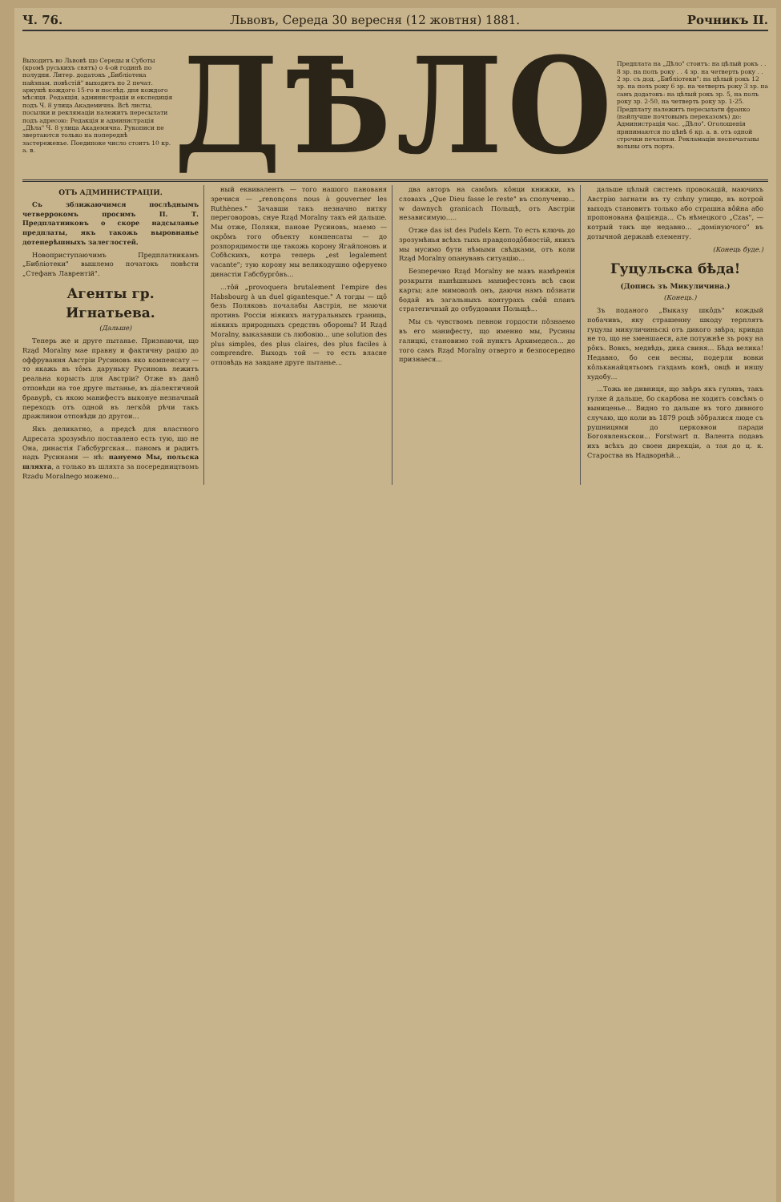Ч. 76. Львовъ, Середа 30 вересня (12 жовтня) 1881. Рочникъ II.
Выходитъ во Львовѣ що Середы и Суботы (кромѣ руськихъ святъ) о 4-ой годинѣ по полудни. Литер. додатокъ „Библіотека найзнам. повѣстій" выходитъ по 2 печат. аркушѣ кождого 15-го и послѣд. дня кождого мѣсяця. Редакція, администрація и експедиція подъ Ч. 8 улица Академична. Всѣ листы, посылки и реклямаціи належитъ пересылати подъ адресою: Редакція и администрація „Дѣла" Ч. 8 улица Академична. Рукописи не звертаются только на попереднѣ застереженье. Поединоке число стоитъ 10 кр. а. в.
ДѢЛО
Предплата на „Дѣло" стоитъ: на цѣлый рокъ . . 8 зр. на полъ року . . 4 зр. на четверть року . . 2 зр. съ дод. „Библіотеки": на цѣлый рокъ 12 зр. на полъ року 6 зр. на четверть року 3 зр. на самъ додатокъ: на цѣлый рокъ зр. 5, на полъ року зр. 2·50, на четверть року зр. 1·25. Предплату належитъ пересылати франко (найлучше почтовымъ переказомъ) до: Администрація час. „Дѣло". Оголошенія принимаются по цѣнѣ 6 кр. а. в. отъ одной строчки печатнои. Рекламаціи неопечатаны вольны отъ порта.
ОТЪ АДМИНИСТРАЦІИ.
Съ зближаючимся послѣднымъ четверрокомъ просимъ П. Т. Предплатниковъ о скоре надсыланье предплаты, якъ такожь выровнанье дотеперѣшныхъ залеглостей.
Новоприступаючимъ Предплатникамъ „Библіотеки" вышлемо початокъ повѣсти „Стефанъ Лаврентій".
Агенты гр. Игнатьева.
(Дальше)
Теперь же и друге пытанье. Признаючи, що Rząd Moralny мае правну и фактичну рацію до оффрування Австріи Русиновъ яко компенсату — то якажь въ тôмъ даруньку Русиновъ лежитъ реальна корысть для Австріи? Отже въ данô отповѣди на тое друге пытанье, въ діалектичной бравурѣ, съ якою манифестъ выконуе незначный переходъ отъ одной въ легкôй рѣчи такъ дражливои отповѣди до другои...
Якъ деликатно, а предсѣ для властного Адресата зрозумѣло поставлено есть тую, що не Она, династія Габсбургская... паномъ и радитъ надъ Русинами — нѣ: пануемо Мы, польска шляхта, а только въ шляхта за посередництвомъ Rzadu Moralnego можемо...
ный еквивалентъ — того нашого панованя зречися — „renonçons nous à gouverner les Ruthènes." Зачавши такъ незначно нитку переговоровъ, снуе Rząd Moralny такъ ей дальше. Мы отже, Поляки, панове Русиновъ, маемо — окрôмъ того объекту компенсаты — до розпорядимости ще такожь корону Ягайлоновъ и Собѣскихъ, котра теперь „est legalement vacante"; тую корону мы великодушно оферуемо династіи Габсбургôвъ...
...тôй „provoquera brutalement l'empire des Habsbourg à un duel gigantesque." А тогды — щô безъ Поляковъ почалабы Австрія, не маючи противъ Россіи нiякихъ натуральныхъ границь, нiякихъ природныхъ средствъ обороны? И Rząd Moralny, выказавши съ любовію... une solution des plus simples, des plus claires, des plus faciles à comprendre. Выходъ той — то есть власне отповѣдь на завдане друге пытанье...
два авторъ на самôмъ кôнци книжки, въ словахъ „Que Dieu fasse le reste" въ сполученю... w dawnych granicach Польщѣ, отъ Австріи независимую.....
Отже das ist des Pudels Kern. То есть ключь до зрозумѣнья всѣхъ тыхъ правдоподôбностій, якихъ мы мусимо бути нѣмыми свѣдками, отъ коли Rząd Moralny опанувавъ ситуацію...
Безперечно Rząd Moralny не мавъ намѣренія розкрыти нынѣшнымъ манифестомъ всѣ свои карты; але мимоволѣ онъ, даючи намъ пôзнати бодай въ загальныхъ контурахъ свôй планъ стратегичный до отбудованя Польщѣ...
Мы съ чувствомъ певнои гордости пôзнаемо въ его манифесту, що именно мы, Русины галицкі, становимо той пунктъ Архимедеса... до того самъ Rząd Moralny отверто и безпосередно признаеся...
дальше цѣлый системъ провокацій, маючихъ Австрію загнати въ ту слѣпу улицю, въ котрой выходъ становитъ только або страшна вôйна або пропонована фацієнда... Съ нѣмецкого „Czas", — котрый такъ ще недавно... „домінуючого" въ дотычной державѣ елементу.
(Конець буде.)
Гуцульска бѣда!
(Допись зъ Микуличина.)
(Конець.)
Зъ поданого „Выказу шкôдъ" кождый побачивъ, яку страшенну шкоду терплятъ гуцулы микуличиньскі отъ дикого звѣра; кривда не то, що не зменшаеся, але потужнѣе зъ року на рôкъ. Вовкъ, медвѣдь, дика свиня... Бѣда велика! Недавно, бо сеи весны, подерли вовки кôльканайцятьомъ газдамъ конѣ, овцѣ и иншу худобу...
...Тожь не дивниця, що звѣръ якъ гулявъ, такъ гуляе й дальше, бо скарбова не ходитъ совсѣмъ о выниценье... Видно то дальше въ того дивного случаю, що коли въ 1879 роцѣ зôбралися люде съ рушницями до церковнои паради Богоявленьскои... Forstwart п. Валента подавъ ихъ всѣхъ до своеи дирекціи, а тая до ц. к. Староства въ Надворнѣй...